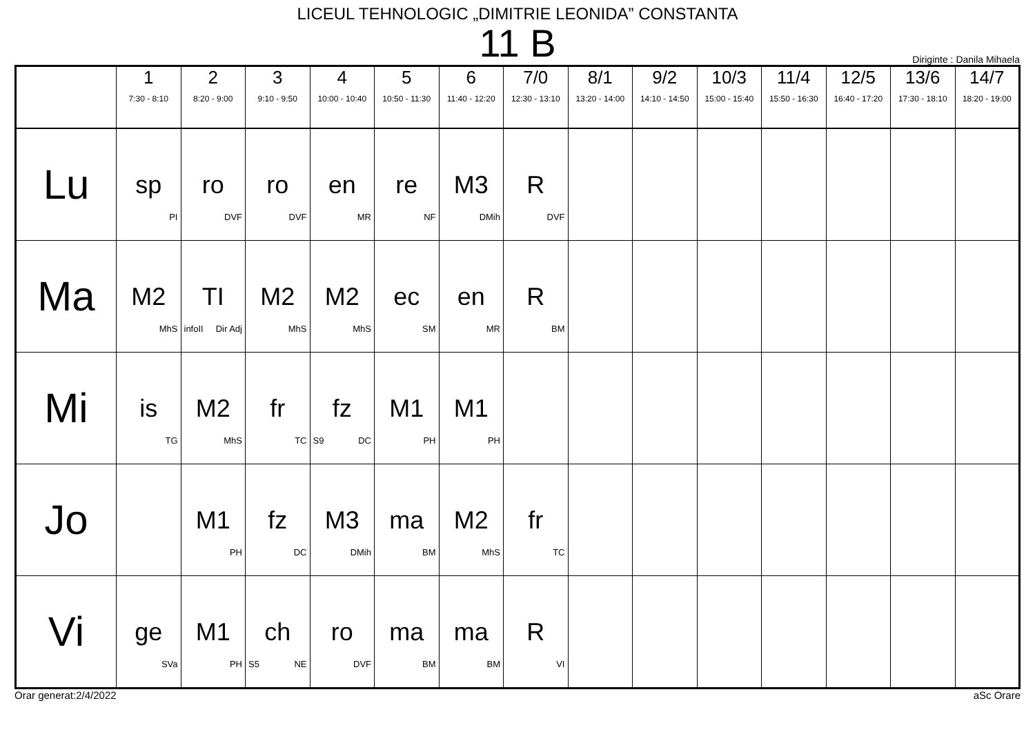LICEUL TEHNOLOGIC „DIMITRIE LEONIDA” CONSTANTA
11 B
Diriginte : Danila Mihaela
| | 1 7:30 - 8:10 | 2 8:20 - 9:00 | 3 9:10 - 9:50 | 4 10:00 - 10:40 | 5 10:50 - 11:30 | 6 11:40 - 12:20 | 7/0 12:30 - 13:10 | 8/1 13:20 - 14:00 | 9/2 14:10 - 14:50 | 10/3 15:00 - 15:40 | 11/4 15:50 - 16:30 | 12/5 16:40 - 17:20 | 13/6 17:30 - 18:10 | 14/7 18:20 - 19:00 |
| --- | --- | --- | --- | --- | --- | --- | --- | --- | --- | --- | --- | --- | --- | --- |
| Lu | sp PI | ro DVF | ro DVF | en MR | re NF | M3 DMih | R DVF | | | | | | | |
| Ma | M2 MhS | TI infoII Dir Adj | M2 MhS | M2 MhS | ec SM | en MR | R BM | | | | | | | |
| Mi | is TG | M2 MhS | fr TC | fz S9 DC | M1 PH | M1 PH | | | | | | | | |
| Jo | | M1 PH | fz DC | M3 DMih | ma BM | M2 MhS | fr TC | | | | | | | |
| Vi | ge SVa | M1 PH | ch S5 NE | ro DVF | ma BM | ma BM | R VI | | | | | | | |
Orar generat:2/4/2022 aSc Orare